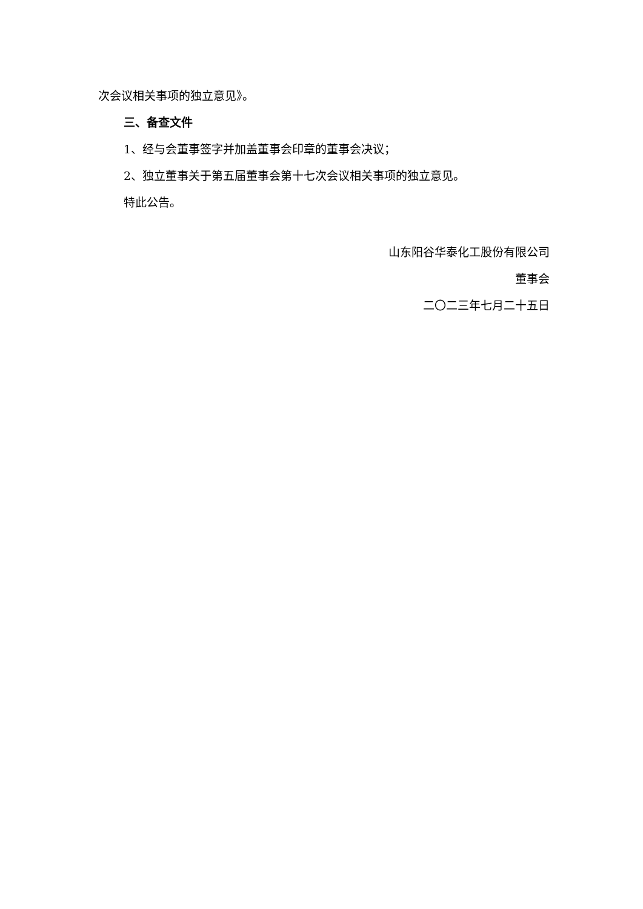次会议相关事项的独立意见》。
三、备查文件
1、经与会董事签字并加盖董事会印章的董事会决议；
2、独立董事关于第五届董事会第十七次会议相关事项的独立意见。
特此公告。
山东阳谷华泰化工股份有限公司
董事会
二〇二三年七月二十五日